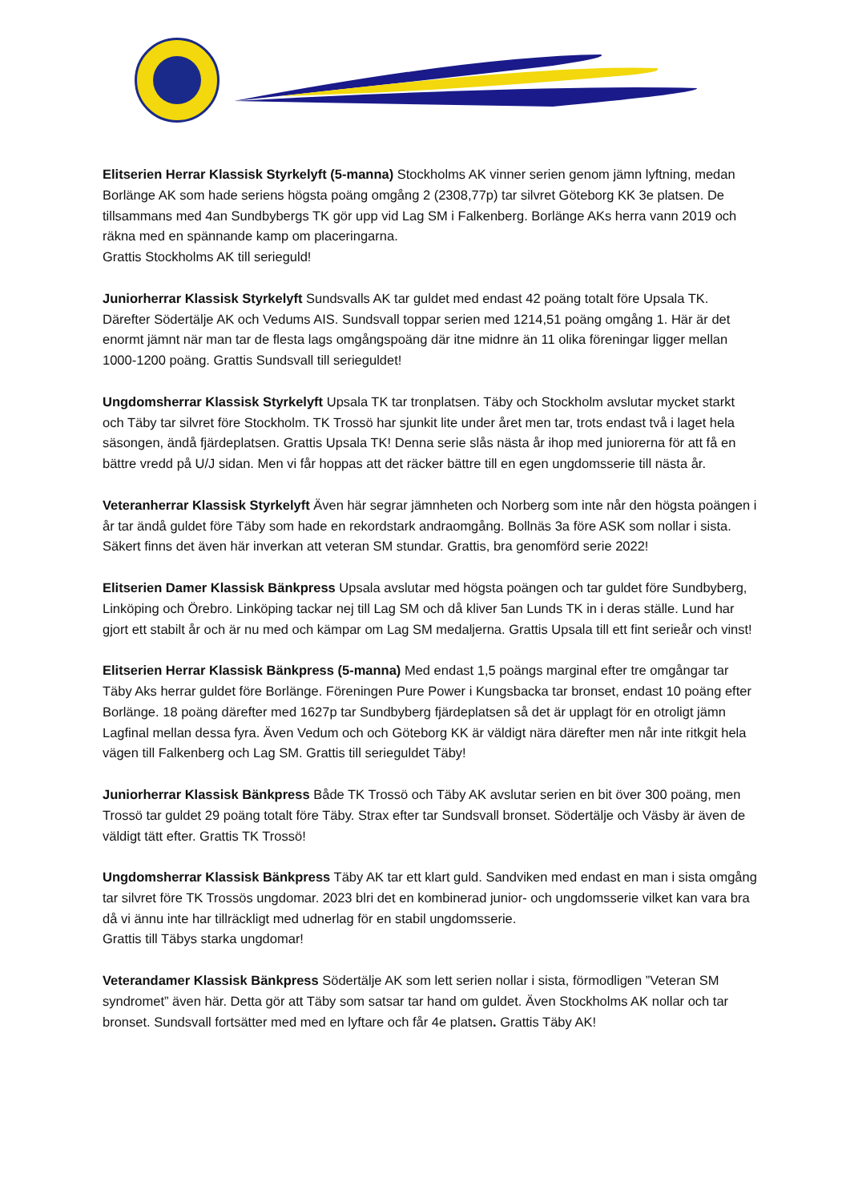Elitserien Herrar Klassisk Styrkelyft (5-manna) Stockholms AK vinner serien genom jämn lyftning, medan Borlänge AK som hade seriens högsta poäng omgång 2 (2308,77p) tar silvret Göteborg KK 3e platsen. De tillsammans med 4an Sundbybergs TK gör upp vid Lag SM i Falkenberg. Borlänge AKs herra vann 2019 och räkna med en spännande kamp om placeringarna.
Grattis Stockholms AK till serieguld!
Juniorherrar Klassisk Styrkelyft Sundsvalls AK tar guldet med endast 42 poäng totalt före Upsala TK. Därefter Södertälje AK och Vedums AIS. Sundsvall toppar serien med 1214,51 poäng omgång 1. Här är det enormt jämnt när man tar de flesta lags omgångspoäng där itne midnre än 11 olika föreningar ligger mellan 1000-1200 poäng. Grattis Sundsvall till serieguldet!
Ungdomsherrar Klassisk Styrkelyft Upsala TK tar tronplatsen. Täby och Stockholm avslutar mycket starkt och Täby tar silvret före Stockholm. TK Trossö har sjunkit lite under året men tar, trots endast två i laget hela säsongen, ändå fjärdeplatsen. Grattis Upsala TK! Denna serie slås nästa år ihop med juniorerna för att få en bättre vredd på U/J sidan. Men vi får hoppas att det räcker bättre till en egen ungdomsserie till nästa år.
Veteranherrar Klassisk Styrkelyft Även här segrar jämnheten och Norberg som inte når den högsta poängen i år tar ändå guldet före Täby som hade en rekordstark andraomgång. Bollnäs 3a före ASK som nollar i sista. Säkert finns det även här inverkan att veteran SM stundar. Grattis, bra genomförd serie 2022!
Elitserien Damer Klassisk Bänkpress Upsala avslutar med högsta poängen och tar guldet före Sundbyberg, Linköping och Örebro. Linköping tackar nej till Lag SM och då kliver 5an Lunds TK in i deras ställe. Lund har gjort ett stabilt år och är nu med och kämpar om Lag SM medaljerna. Grattis Upsala till ett fint serieår och vinst!
Elitserien Herrar Klassisk Bänkpress (5-manna) Med endast 1,5 poängs marginal efter tre omgångar tar Täby Aks herrar guldet före Borlänge. Föreningen Pure Power i Kungsbacka tar bronset, endast 10 poäng efter Borlänge. 18 poäng därefter med 1627p tar Sundbyberg fjärdeplatsen så det är upplagt för en otroligt jämn Lagfinal mellan dessa fyra. Även Vedum och och Göteborg KK är väldigt nära därefter men når inte ritkgit hela vägen till Falkenberg och Lag SM. Grattis till serieguldet Täby!
Juniorherrar Klassisk Bänkpress Både TK Trossö och Täby AK avslutar serien en bit över 300 poäng, men Trossö tar guldet 29 poäng totalt före Täby. Strax efter tar Sundsvall bronset. Södertälje och Väsby är även de väldigt tätt efter. Grattis TK Trossö!
Ungdomsherrar Klassisk Bänkpress Täby AK tar ett klart guld. Sandviken med endast en man i sista omgång tar silvret före TK Trossös ungdomar. 2023 blri det en kombinerad junior- och ungdomsserie vilket kan vara bra då vi ännu inte har tillräckligt med udnerlag för en stabil ungdomsserie.
Grattis till Täbys starka ungdomar!
Veterandamer Klassisk Bänkpress Södertälje AK som lett serien nollar i sista, förmodligen ”Veteran SM syndromet” även här. Detta gör att Täby som satsar tar hand om guldet. Även Stockholms AK nollar och tar bronset. Sundsvall fortsätter med med en lyftare och får 4e platsen. Grattis Täby AK!